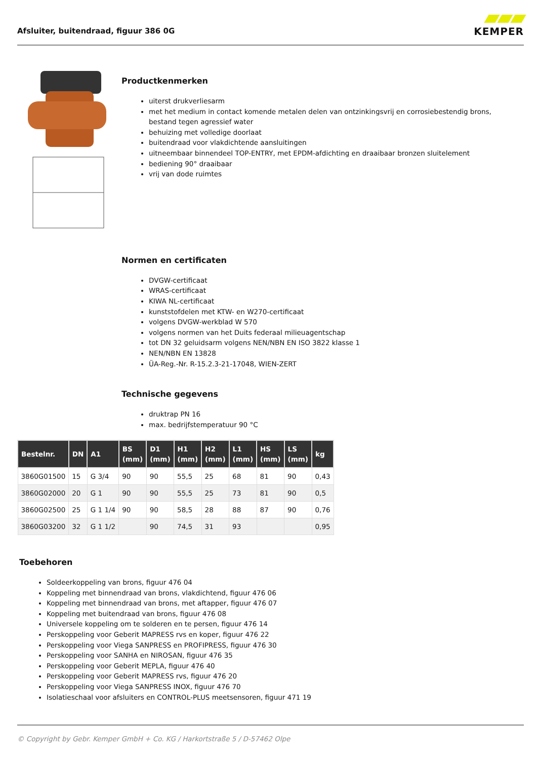Afsluiter, buitendraad, figuur 386 0G
KEMPER
Productkenmerken
uiterst drukverliesarm
met het medium in contact komende metalen delen van ontzinkingsvrij en corrosiebestendig brons, bestand tegen agressief water
behuizing met volledige doorlaat
buitendraad voor vlakdichtende aansluitingen
uitneembaar binnendeel TOP-ENTRY, met EPDM-afdichting en draaibaar bronzen sluitelement
bediening 90° draaibaar
vrij van dode ruimtes
Normen en certificaten
DVGW-certificaat
WRAS-certificaat
KIWA NL-certificaat
kunststofdelen met KTW- en W270-certificaat
volgens DVGW-werkblad W 570
volgens normen van het Duits federaal milieuagentschap
tot DN 32 geluidsarm volgens NEN/NBN EN ISO 3822 klasse 1
NEN/NBN EN 13828
ÜA-Reg.-Nr. R-15.2.3-21-17048, WIEN-ZERT
Technische gegevens
druktrap PN 16
max. bedrijfstemperatuur 90 °C
| Bestelnr. | DN | A1 | BS (mm) | D1 (mm) | H1 (mm) | H2 (mm) | L1 (mm) | HS (mm) | LS (mm) | kg |
| --- | --- | --- | --- | --- | --- | --- | --- | --- | --- | --- |
| 3860G01500 | 15 | G 3/4 | 90 | 90 | 55,5 | 25 | 68 | 81 | 90 | 0,43 |
| 3860G02000 | 20 | G 1 | 90 | 90 | 55,5 | 25 | 73 | 81 | 90 | 0,5 |
| 3860G02500 | 25 | G 1 1/4 | 90 | 90 | 58,5 | 28 | 88 | 87 | 90 | 0,76 |
| 3860G03200 | 32 | G 1 1/2 | | 90 | 74,5 | 31 | 93 | | | 0,95 |
Toebehoren
Soldeerkoppeling van brons, figuur 476 04
Koppeling met binnendraad van brons, vlakdichtend, figuur 476 06
Koppeling met binnendraad van brons, met aftapper, figuur 476 07
Koppeling met buitendraad van brons, figuur 476 08
Universele koppeling om te solderen en te persen, figuur 476 14
Perskoppeling voor Geberit MAPRESS rvs en koper, figuur 476 22
Perskoppeling voor Viega SANPRESS en PROFIPRESS, figuur 476 30
Perskoppeling voor SANHA en NIROSAN, figuur 476 35
Perskoppeling voor Geberit MEPLA, figuur 476 40
Perskoppeling voor Geberit MAPRESS rvs, figuur 476 20
Perskoppeling voor Viega SANPRESS INOX, figuur 476 70
Isolatieschaal voor afsluiters en CONTROL-PLUS meetsensoren, figuur 471 19
© Copyright by Gebr. Kemper GmbH + Co. KG / Harkortstraße 5 / D-57462 Olpe